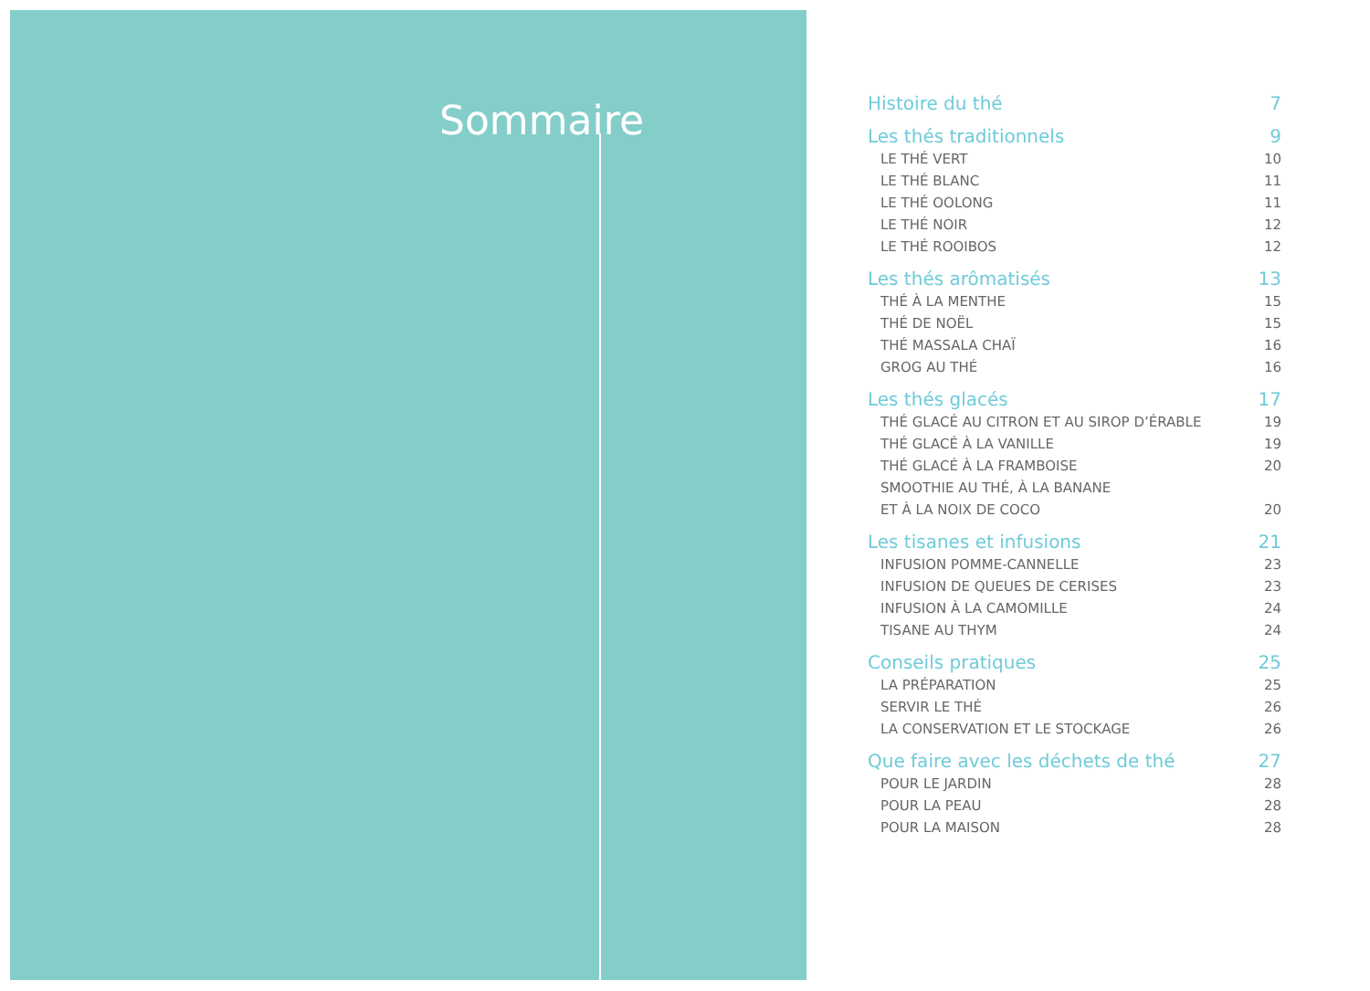Sommaire
Histoire du thé 7
Les thés traditionnels 9
LE THÉ VERT 10
LE THÉ BLANC 11
LE THÉ OOLONG 11
LE THÉ NOIR 12
LE THÉ ROOIBOS 12
Les thés arômatisés 13
THÉ À LA MENTHE 15
THÉ DE NOËL 15
THÉ MASSALA CHAÏ 16
GROG AU THÉ 16
Les thés glacés 17
THÉ GLACÉ AU CITRON ET AU SIROP D’ÉRABLE 19
THÉ GLACÉ À LA VANILLE 19
THÉ GLACÉ À LA FRAMBOISE 20
SMOOTHIE AU THÉ, À LA BANANE
ET À LA NOIX DE COCO 20
Les tisanes et infusions 21
INFUSION POMME-CANNELLE 23
INFUSION DE QUEUES DE CERISES 23
INFUSION À LA CAMOMILLE 24
TISANE AU THYM 24
Conseils pratiques 25
LA PRÉPARATION 25
SERVIR LE THÉ 26
LA CONSERVATION ET LE STOCKAGE 26
Que faire avec les déchets de thé 27
POUR LE JARDIN 28
POUR LA PEAU 28
POUR LA MAISON 28